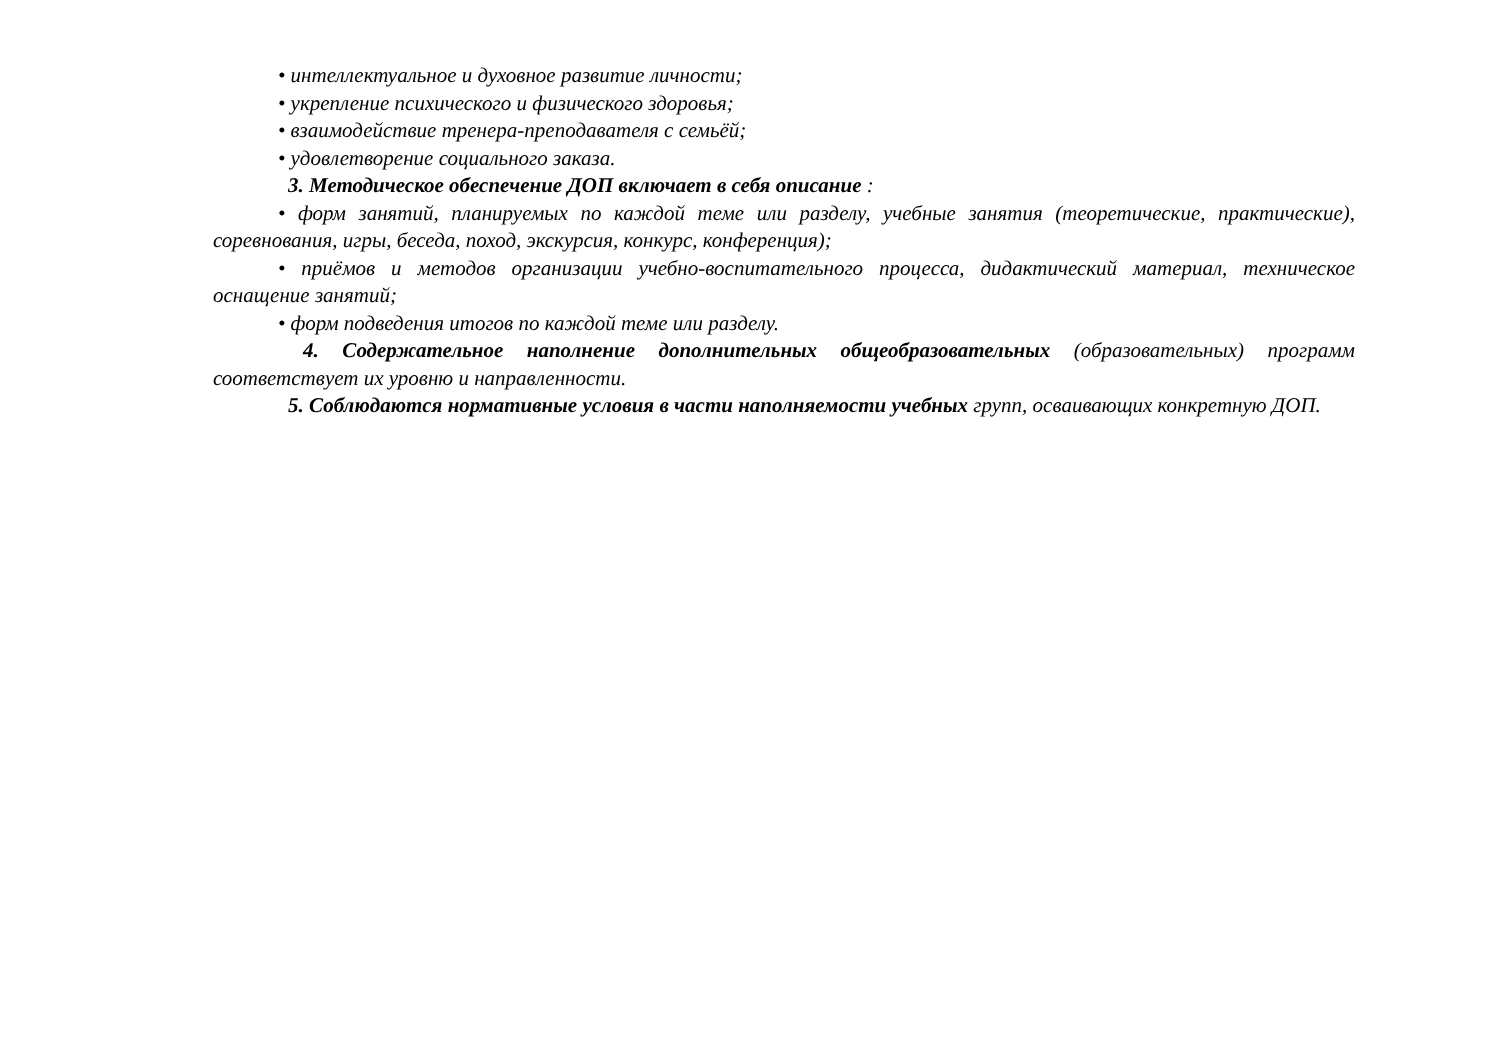• интеллектуальное и духовное развитие личности;
• укрепление психического и физического здоровья;
• взаимодействие тренера-преподавателя с семьёй;
• удовлетворение социального заказа.
3. Методическое обеспечение ДОП включает в себя описание :
• форм занятий, планируемых по каждой теме или разделу, учебные занятия (теоретические, практические), соревнования, игры, беседа, поход, экскурсия, конкурс, конференция);
• приёмов и методов организации учебно-воспитательного процесса, дидактический материал, техническое оснащение занятий;
• форм подведения итогов по каждой теме или разделу.
4. Содержательное наполнение дополнительных общеобразовательных (образовательных) программ соответствует их уровню и направленности.
5. Соблюдаются нормативные условия в части наполняемости учебных групп, осваивающих конкретную ДОП.